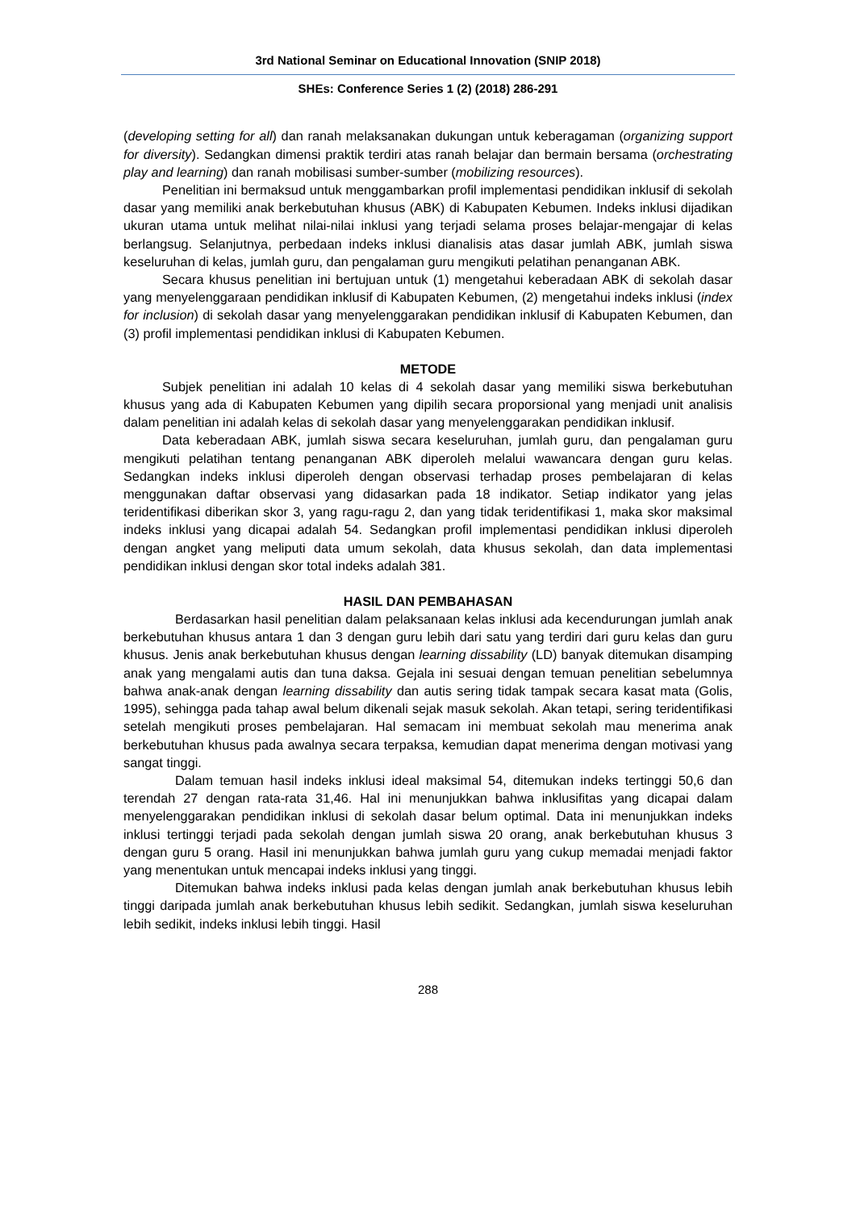3rd National Seminar on Educational Innovation (SNIP 2018)
SHEs: Conference Series 1 (2) (2018) 286-291
(developing setting for all) dan ranah melaksanakan dukungan untuk keberagaman (organizing support for diversity). Sedangkan dimensi praktik terdiri atas ranah belajar dan bermain bersama (orchestrating play and learning) dan ranah mobilisasi sumber-sumber (mobilizing resources).
Penelitian ini bermaksud untuk menggambarkan profil implementasi pendidikan inklusif di sekolah dasar yang memiliki anak berkebutuhan khusus (ABK) di Kabupaten Kebumen. Indeks inklusi dijadikan ukuran utama untuk melihat nilai-nilai inklusi yang terjadi selama proses belajar-mengajar di kelas berlangsug. Selanjutnya, perbedaan indeks inklusi dianalisis atas dasar jumlah ABK, jumlah siswa keseluruhan di kelas, jumlah guru, dan pengalaman guru mengikuti pelatihan penanganan ABK.
Secara khusus penelitian ini bertujuan untuk (1) mengetahui keberadaan ABK di sekolah dasar yang menyelenggaraan pendidikan inklusif di Kabupaten Kebumen, (2) mengetahui indeks inklusi (index for inclusion) di sekolah dasar yang menyelenggarakan pendidikan inklusif di Kabupaten Kebumen, dan (3) profil implementasi pendidikan inklusi di Kabupaten Kebumen.
METODE
Subjek penelitian ini adalah 10 kelas di 4 sekolah dasar yang memiliki siswa berkebutuhan khusus yang ada di Kabupaten Kebumen yang dipilih secara proporsional yang menjadi unit analisis dalam penelitian ini adalah kelas di sekolah dasar yang menyelenggarakan pendidikan inklusif.
Data keberadaan ABK, jumlah siswa secara keseluruhan, jumlah guru, dan pengalaman guru mengikuti pelatihan tentang penanganan ABK diperoleh melalui wawancara dengan guru kelas. Sedangkan indeks inklusi diperoleh dengan observasi terhadap proses pembelajaran di kelas menggunakan daftar observasi yang didasarkan pada 18 indikator. Setiap indikator yang jelas teridentifikasi diberikan skor 3, yang ragu-ragu 2, dan yang tidak teridentifikasi 1, maka skor maksimal indeks inklusi yang dicapai adalah 54. Sedangkan profil implementasi pendidikan inklusi diperoleh dengan angket yang meliputi data umum sekolah, data khusus sekolah, dan data implementasi pendidikan inklusi dengan skor total indeks adalah 381.
HASIL DAN PEMBAHASAN
Berdasarkan hasil penelitian dalam pelaksanaan kelas inklusi ada kecendurungan jumlah anak berkebutuhan khusus antara 1 dan 3 dengan guru lebih dari satu yang terdiri dari guru kelas dan guru khusus. Jenis anak berkebutuhan khusus dengan learning dissability (LD) banyak ditemukan disamping anak yang mengalami autis dan tuna daksa. Gejala ini sesuai dengan temuan penelitian sebelumnya bahwa anak-anak dengan learning dissability dan autis sering tidak tampak secara kasat mata (Golis, 1995), sehingga pada tahap awal belum dikenali sejak masuk sekolah. Akan tetapi, sering teridentifikasi setelah mengikuti proses pembelajaran. Hal semacam ini membuat sekolah mau menerima anak berkebutuhan khusus pada awalnya secara terpaksa, kemudian dapat menerima dengan motivasi yang sangat tinggi.
Dalam temuan hasil indeks inklusi ideal maksimal 54, ditemukan indeks tertinggi 50,6 dan terendah 27 dengan rata-rata 31,46. Hal ini menunjukkan bahwa inklusifitas yang dicapai dalam menyelenggarakan pendidikan inklusi di sekolah dasar belum optimal. Data ini menunjukkan indeks inklusi tertinggi terjadi pada sekolah dengan jumlah siswa 20 orang, anak berkebutuhan khusus 3 dengan guru 5 orang. Hasil ini menunjukkan bahwa jumlah guru yang cukup memadai menjadi faktor yang menentukan untuk mencapai indeks inklusi yang tinggi.
Ditemukan bahwa indeks inklusi pada kelas dengan jumlah anak berkebutuhan khusus lebih tinggi daripada jumlah anak berkebutuhan khusus lebih sedikit. Sedangkan, jumlah siswa keseluruhan lebih sedikit, indeks inklusi lebih tinggi. Hasil
288